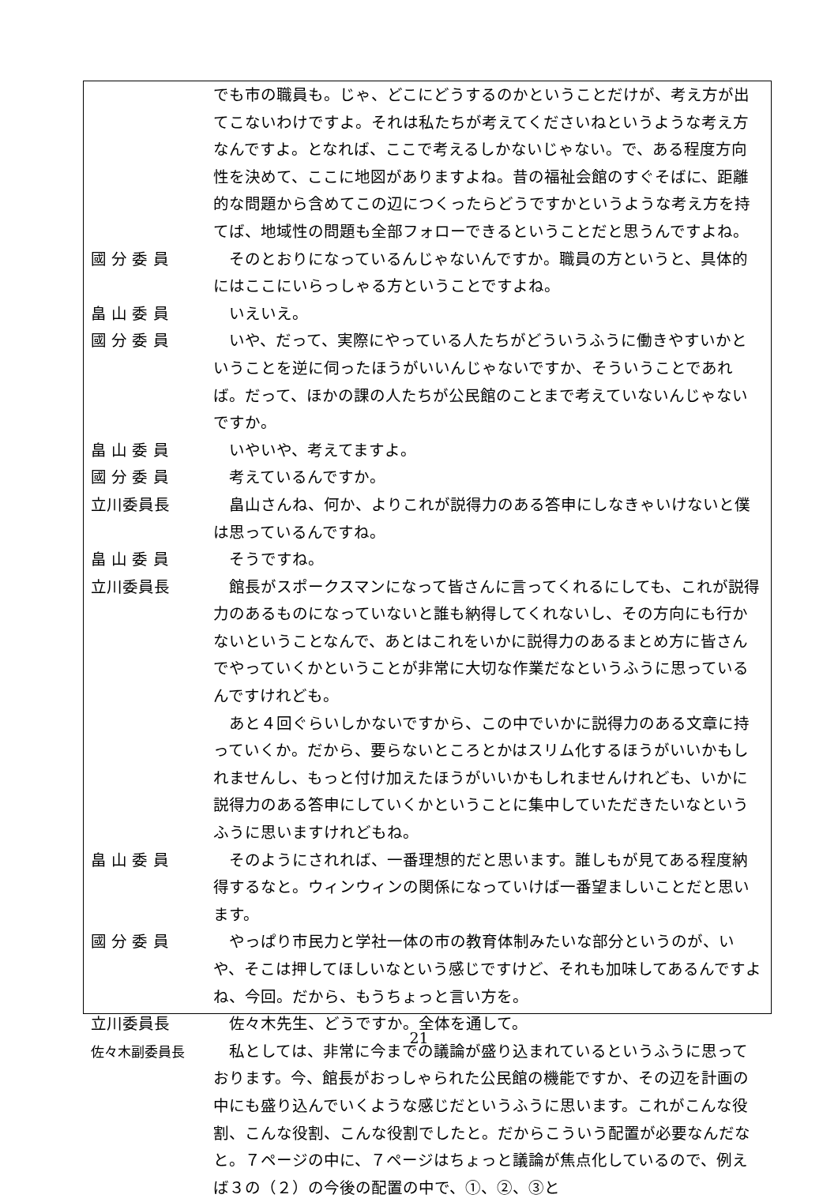でも市の職員も。じゃ、どこにどうするのかということだけが、考え方が出てこないわけですよ。それは私たちが考えてくださいねというような考え方なんですよ。となれば、ここで考えるしかないじゃない。で、ある程度方向性を決めて、ここに地図がありますよね。昔の福祉会館のすぐそばに、距離的な問題から含めてこの辺につくったらどうですかというような考え方を持てば、地域性の問題も全部フォローできるということだと思うんですよね。
國 分 委 員 そのとおりになっているんじゃないんですか。職員の方というと、具体的にはここにいらっしゃる方ということですよね。
畠 山 委 員 いえいえ。
國 分 委 員 いや、だって、実際にやっている人たちがどういうふうに働きやすいかということを逆に伺ったほうがいいんじゃないですか、そういうことであれば。だって、ほかの課の人たちが公民館のことまで考えていないんじゃないですか。
畠 山 委 員 いやいや、考えてますよ。
國 分 委 員 考えているんですか。
立川委員長 畠山さんね、何か、よりこれが説得力のある答申にしなきゃいけないと僕は思っているんですね。
畠 山 委 員 そうですね。
立川委員長 館長がスポークスマンになって皆さんに言ってくれるにしても、これが説得力のあるものになっていないと誰も納得してくれないし、その方向にも行かないということなんで、あとはこれをいかに説得力のあるまとめ方に皆さんでやっていくかということが非常に大切な作業だなというふうに思っているんですけれども。
あと４回ぐらいしかないですから、この中でいかに説得力のある文章に持っていくか。だから、要らないところとかはスリム化するほうがいいかもしれませんし、もっと付け加えたほうがいいかもしれませんけれども、いかに説得力のある答申にしていくかということに集中していただきたいなというふうに思いますけれどもね。
畠 山 委 員 そのようにされれば、一番理想的だと思います。誰しもが見てある程度納得するなと。ウィンウィンの関係になっていけば一番望ましいことだと思います。
國 分 委 員 やっぱり市民力と学社一体の市の教育体制みたいな部分というのが、いや、そこは押してほしいなという感じですけど、それも加味してあるんですよね、今回。だから、もうちょっと言い方を。
立川委員長 佐々木先生、どうですか。全体を通して。
佐々木副委員長 私としては、非常に今までの議論が盛り込まれているというふうに思っております。今、館長がおっしゃられた公民館の機能ですか、その辺を計画の中にも盛り込んでいくような感じだというふうに思います。これがこんな役割、こんな役割、こんな役割でしたと。だからこういう配置が必要なんだなと。７ページの中に、７ページはちょっと議論が焦点化しているので、例えば３の（２）の今後の配置の中で、①、②、③と
21